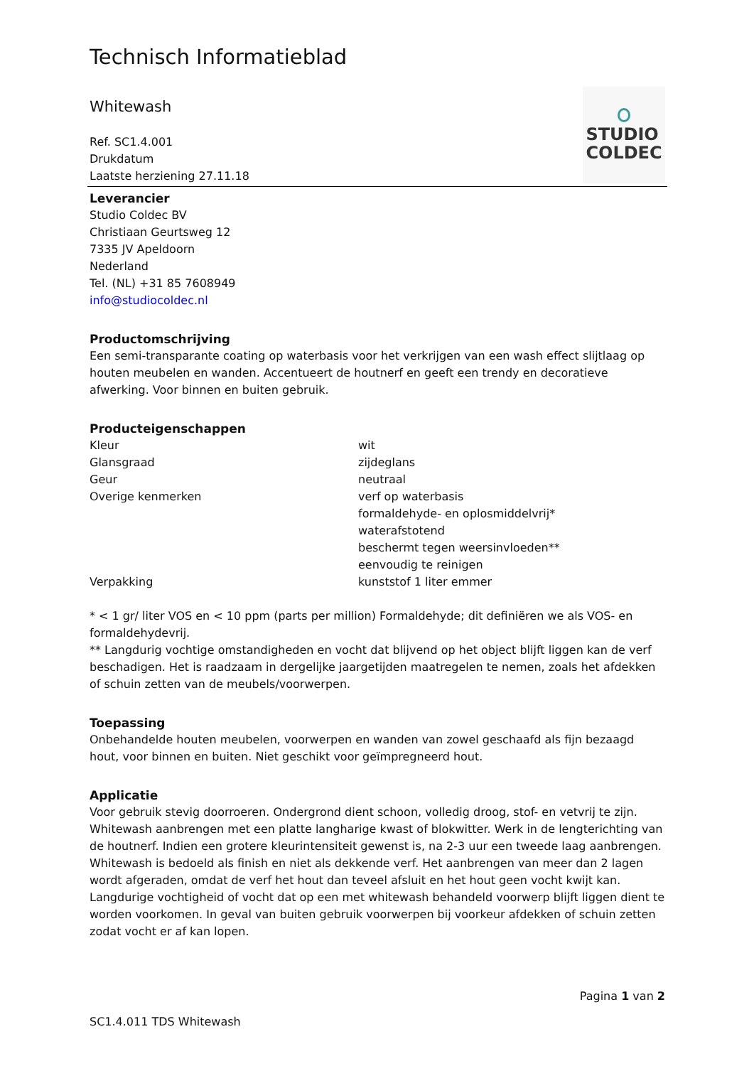Technisch Informatieblad
Whitewash
Ref. SC1.4.001
Drukdatum
Laatste herziening 27.11.18
STUDIO
COLDEC
Leverancier
Studio Coldec BV
Christiaan Geurtsweg 12
7335 JV Apeldoorn
Nederland
Tel. (NL) +31 85 7608949
info@studiocoldec.nl
Productomschrijving
Een semi-transparante coating op waterbasis voor het verkrijgen van een wash effect slijtlaag op houten meubelen en wanden. Accentueert de houtnerf en geeft een trendy en decoratieve afwerking. Voor binnen en buiten gebruik.
Producteigenschappen
| Kleur | wit |
| Glansgraad | zijdeglans |
| Geur | neutraal |
| Overige kenmerken | verf op waterbasis formaldehyde- en oplosmiddelvrij* waterafstotend beschermt tegen weersinvloeden** eenvoudig te reinigen |
| Verpakking | kunststof 1 liter emmer |
* < 1 gr/ liter VOS en < 10 ppm (parts per million) Formaldehyde; dit definiëren we als VOS- en formaldehydevrij.
** Langdurig vochtige omstandigheden en vocht dat blijvend op het object blijft liggen kan de verf beschadigen. Het is raadzaam in dergelijke jaargetijden maatregelen te nemen, zoals het afdekken of schuin zetten van de meubels/voorwerpen.
Toepassing
Onbehandelde houten meubelen, voorwerpen en wanden van zowel geschaafd als fijn bezaagd hout, voor binnen en buiten. Niet geschikt voor geïmpregneerd hout.
Applicatie
Voor gebruik stevig doorroeren. Ondergrond dient schoon, volledig droog, stof- en vetvrij te zijn. Whitewash aanbrengen met een platte langharige kwast of blokwitter. Werk in de lengterichting van de houtnerf. Indien een grotere kleurintensiteit gewenst is, na 2-3 uur een tweede laag aanbrengen. Whitewash is bedoeld als finish en niet als dekkende verf. Het aanbrengen van meer dan 2 lagen wordt afgeraden, omdat de verf het hout dan teveel afsluit en het hout geen vocht kwijt kan. Langdurige vochtigheid of vocht dat op een met whitewash behandeld voorwerp blijft liggen dient te worden voorkomen. In geval van buiten gebruik voorwerpen bij voorkeur afdekken of schuin zetten zodat vocht er af kan lopen.
Pagina 1 van 2
SC1.4.011 TDS Whitewash